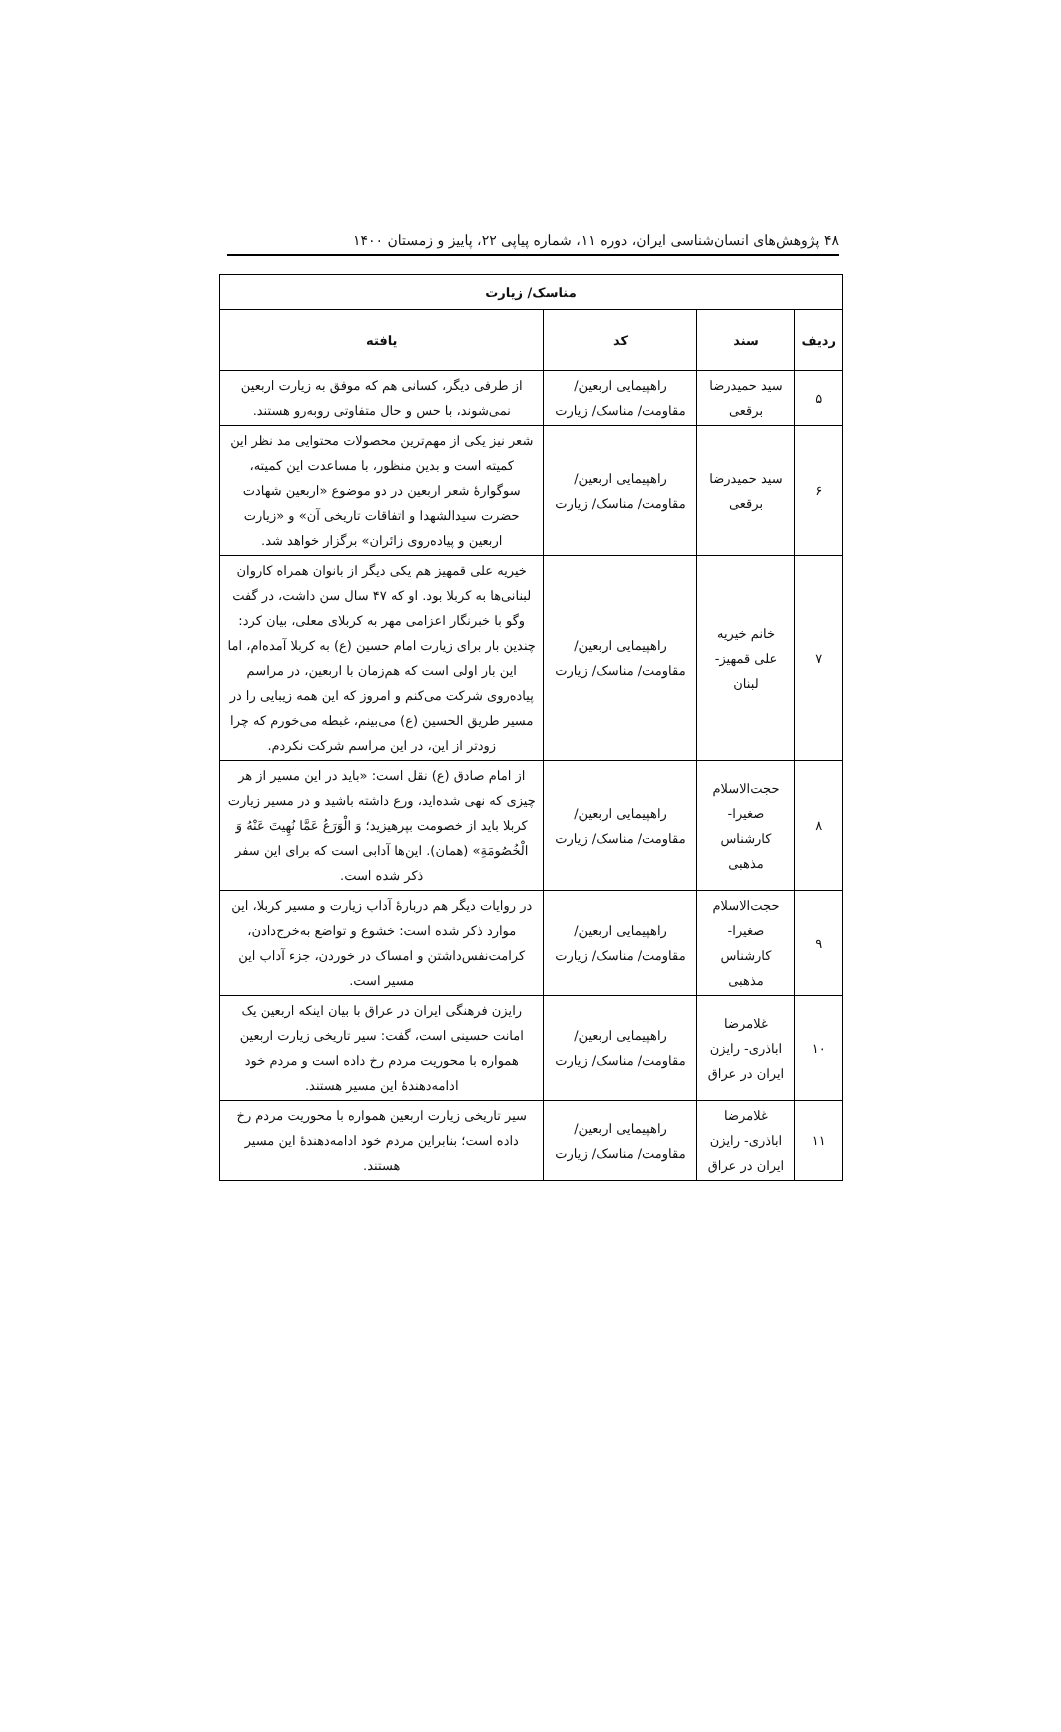۴۸ پژوهش‌های انسان‌شناسی ایران، دوره ۱۱، شماره پیاپی ۲۲، پاییز و زمستان ۱۴۰۰
| مناسک/ زیارت | | | |
| --- | --- | --- | --- |
| ردیف | سند | کد | یافته |
| ۵ | سید حمیدرضا برقعی | راهپیمایی اربعین/ مقاومت/ مناسک/ زیارت | از طرفی دیگر، کسانی هم که موفق به زیارت اربعین نمی‌شوند، با حس و حال متفاوتی روبه‌رو هستند. |
| ۶ | سید حمیدرضا برقعی | راهپیمایی اربعین/ مقاومت/ مناسک/ زیارت | شعر نیز یکی از مهم‌ترین محصولات محتوایی مد نظر این کمیته است و بدین منظور، با مساعدت این کمیته، سوگوارۀ شعر اربعین در دو موضوع «اربعین شهادت حضرت سیدالشهدا و اتفاقات تاریخی آن» و «زیارت اربعین و پیاده‌روی زائران» برگزار خواهد شد. |
| ۷ | خانم خیریه علی قمهیز- لبنان | راهپیمایی اربعین/ مقاومت/ مناسک/ زیارت | خیریه علی قمهیز هم یکی دیگر از بانوان همراه کاروان لبنانی‌ها به کربلا بود. او که ۴۷ سال سن داشت، در گفت وگو با خبرنگار اعزامی مهر به کربلای معلی، بیان کرد: چندین بار برای زیارت امام حسین (ع) به کربلا آمده‌ام، اما این بار اولی است که هم‌زمان با اربعین، در مراسم پیاده‌روی شرکت می‌کنم و امروز که این همه زیبایی را در مسیر طریق الحسین (ع) می‌بینم، غبطه می‌خورم که چرا زودتر از این، در این مراسم شرکت نکردم. |
| ۸ | حجت‌الاسلام صغیرا- کارشناس مذهبی | راهپیمایی اربعین/ مقاومت/ مناسک/ زیارت | از امام صادق (ع) نقل است: «باید در این مسیر از هر چیزی که نهی شده‌اید، ورع داشته باشید و در مسیر زیارت کربلا باید از خصومت بپرهیزید؛ وَ الْوَرَعُ عَمَّا نُهِيتَ عَنْهُ وَ الْخُصُومَةِ» (همان). این‌ها آدابی است که برای این سفر ذکر شده است. |
| ۹ | حجت‌الاسلام صغیرا- کارشناس مذهبی | راهپیمایی اربعین/ مقاومت/ مناسک/ زیارت | در روایات دیگر هم دربارۀ آداب زیارت و مسیر کربلا، این موارد ذکر شده است: خشوع و تواضع به‌خرج‌دادن، کرامت‌نفس‌داشتن و امساک در خوردن، جزء آداب این مسیر است. |
| ۱۰ | غلامرضا اباذری- رایزن ایران در عراق | راهپیمایی اربعین/ مقاومت/ مناسک/ زیارت | رایزن فرهنگی ایران در عراق با بیان اینکه اربعین یک امانت حسینی است، گفت: سیر تاریخی زیارت اربعین همواره با محوریت مردم رخ داده است و مردم خود ادامه‌دهندۀ این مسیر هستند. |
| ۱۱ | غلامرضا اباذری- رایزن ایران در عراق | راهپیمایی اربعین/ مقاومت/ مناسک/ زیارت | سیر تاریخی زیارت اربعین همواره با محوریت مردم رخ داده است؛ بنابراین مردم خود ادامه‌دهندۀ این مسیر هستند. |